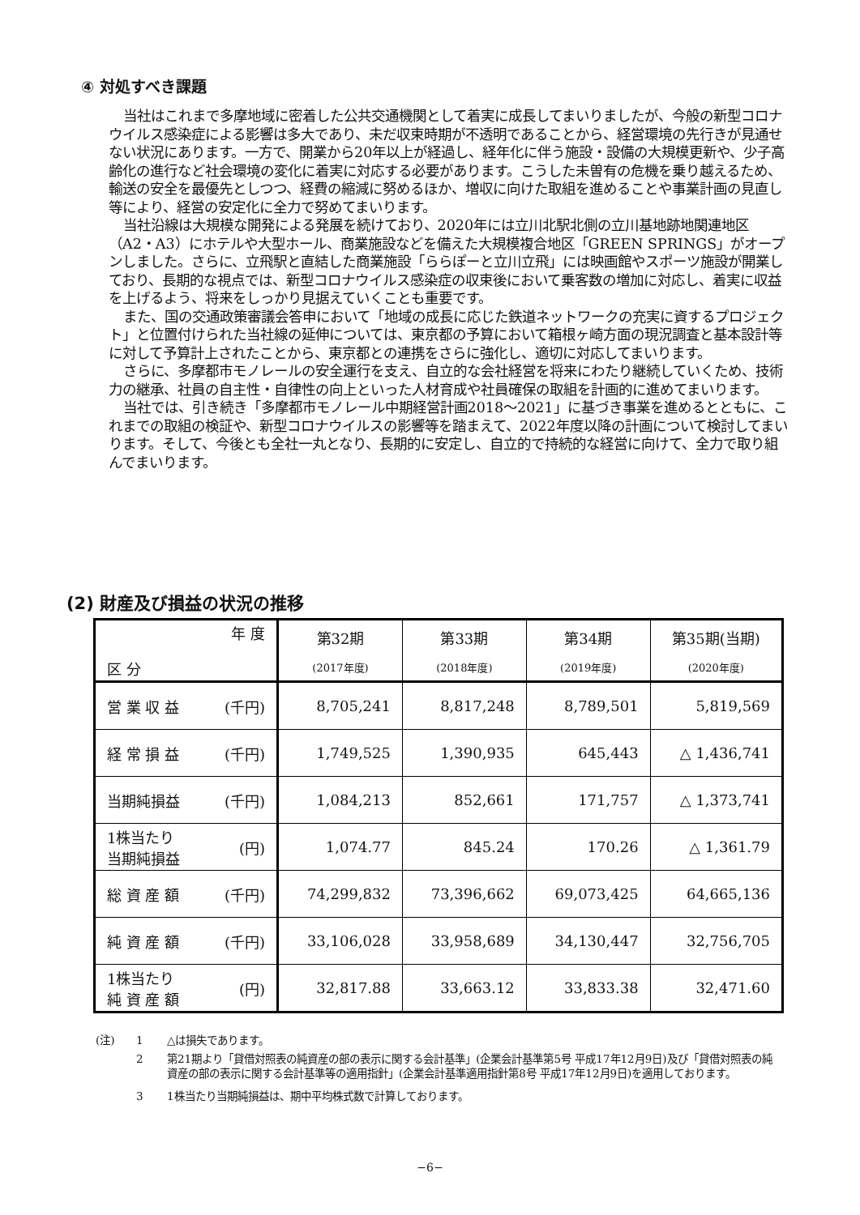④ 対処すべき課題
当社はこれまで多摩地域に密着した公共交通機関として着実に成長してまいりましたが、今般の新型コロナウイルス感染症による影響は多大であり、未だ収束時期が不透明であることから、経営環境の先行きが見通せない状況にあります。一方で、開業から20年以上が経過し、経年化に伴う施設・設備の大規模更新や、少子高齢化の進行など社会環境の変化に着実に対応する必要があります。こうした未曽有の危機を乗り越えるため、輸送の安全を最優先としつつ、経費の縮減に努めるほか、増収に向けた取組を進めることや事業計画の見直し等により、経営の安定化に全力で努めてまいります。
当社沿線は大規模な開発による発展を続けており、2020年には立川北駅北側の立川基地跡地関連地区（A2・A3）にホテルや大型ホール、商業施設などを備えた大規模複合地区「GREEN SPRINGS」がオープンしました。さらに、立飛駅と直結した商業施設「ららぽーと立川立飛」には映画館やスポーツ施設が開業しており、長期的な視点では、新型コロナウイルス感染症の収束後において乗客数の増加に対応し、着実に収益を上げるよう、将来をしっかり見据えていくことも重要です。
また、国の交通政策審議会答申において「地域の成長に応じた鉄道ネットワークの充実に資するプロジェクト」と位置付けられた当社線の延伸については、東京都の予算において箱根ヶ崎方面の現況調査と基本設計等に対して予算計上されたことから、東京都との連携をさらに強化し、適切に対応してまいります。
さらに、多摩都市モノレールの安全運行を支え、自立的な会社経営を将来にわたり継続していくため、技術力の継承、社員の自主性・自律性の向上といった人材育成や社員確保の取組を計画的に進めてまいります。
当社では、引き続き「多摩都市モノレール中期経営計画2018～2021」に基づき事業を進めるとともに、これまでの取組の検証や、新型コロナウイルスの影響等を踏まえて、2022年度以降の計画について検討してまいります。そして、今後とも全社一丸となり、長期的に安定し、自立的で持続的な経営に向けて、全力で取り組んでまいります。
(2) 財産及び損益の状況の推移
| 年 度 区 分 | 第32期 (2017年度) | 第33期 (2018年度) | 第34期 (2019年度) | 第35期(当期) (2020年度) |
| --- | --- | --- | --- | --- |
| 営 業 収 益 (千円) | 8,705,241 | 8,817,248 | 8,789,501 | 5,819,569 |
| 経 常 損 益 (千円) | 1,749,525 | 1,390,935 | 645,443 | △ 1,436,741 |
| 当期純損益 (千円) | 1,084,213 | 852,661 | 171,757 | △ 1,373,741 |
| 1株当たり 当期純損益 (円) | 1,074.77 | 845.24 | 170.26 | △ 1,361.79 |
| 総 資 産 額 (千円) | 74,299,832 | 73,396,662 | 69,073,425 | 64,665,136 |
| 純 資 産 額 (千円) | 33,106,028 | 33,958,689 | 34,130,447 | 32,756,705 |
| 1株当たり 純 資 産 額 (円) | 32,817.88 | 33,663.12 | 33,833.38 | 32,471.60 |
(注) 1 △は損失であります。
2 第21期より「貸借対照表の純資産の部の表示に関する会計基準」(企業会計基準第5号 平成17年12月9日)及び「貸借対照表の純資産の部の表示に関する会計基準等の適用指針」(企業会計基準適用指針第8号 平成17年12月9日)を適用しております。
3 1株当たり当期純損益は、期中平均株式数で計算しております。
−6−